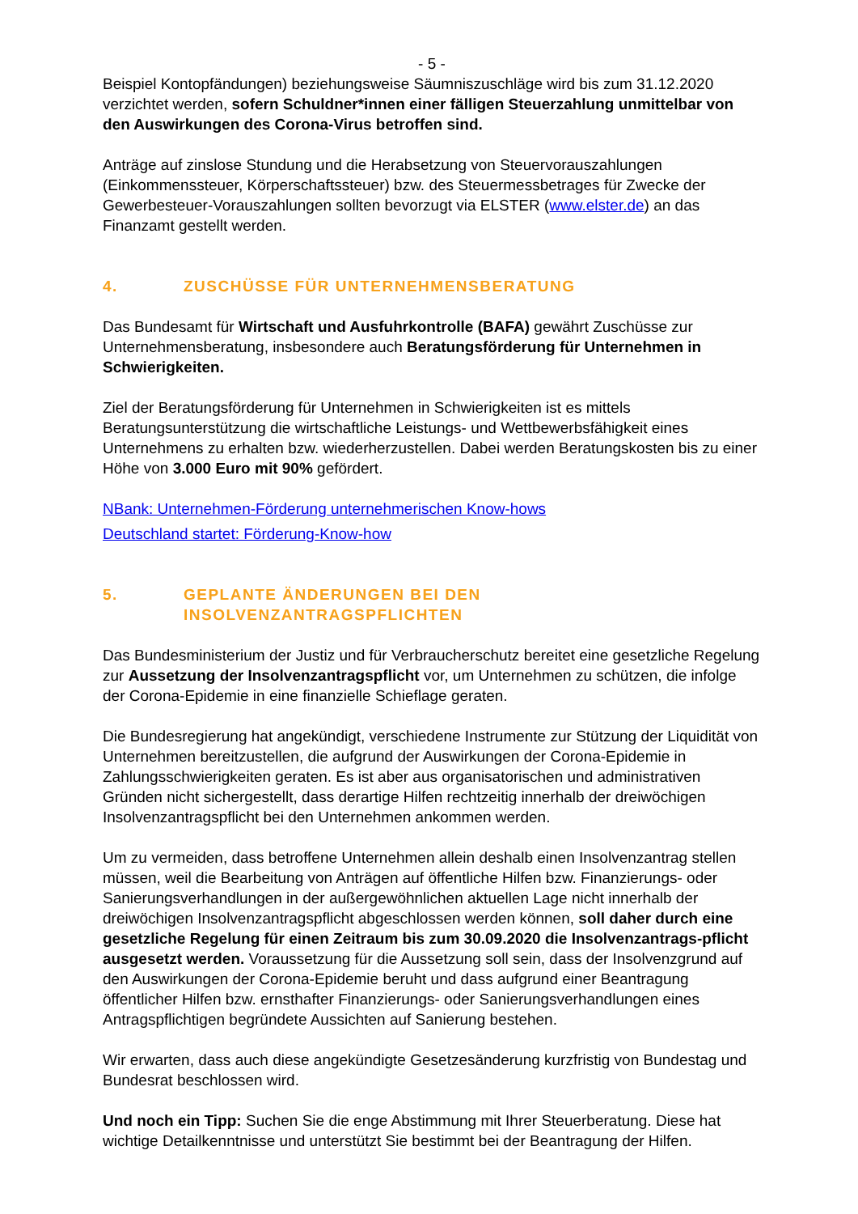- 5 -
Beispiel Kontopfändungen) beziehungsweise Säumniszuschläge wird bis zum 31.12.2020 verzichtet werden, sofern Schuldner*innen einer fälligen Steuerzahlung unmittelbar von den Auswirkungen des Corona-Virus betroffen sind.
Anträge auf zinslose Stundung und die Herabsetzung von Steuervorauszahlungen (Einkommenssteuer, Körperschaftssteuer) bzw. des Steuermessbetrages für Zwecke der Gewerbesteuer-Vorauszahlungen sollten bevorzugt via ELSTER (www.elster.de) an das Finanzamt gestellt werden.
4. ZUSCHÜSSE FÜR UNTERNEHMENSBERATUNG
Das Bundesamt für Wirtschaft und Ausfuhrkontrolle (BAFA) gewährt Zuschüsse zur Unternehmensberatung, insbesondere auch Beratungsförderung für Unternehmen in Schwierigkeiten.
Ziel der Beratungsförderung für Unternehmen in Schwierigkeiten ist es mittels Beratungsunterstützung die wirtschaftliche Leistungs- und Wettbewerbsfähigkeit eines Unternehmens zu erhalten bzw. wiederherzustellen. Dabei werden Beratungskosten bis zu einer Höhe von 3.000 Euro mit 90% gefördert.
NBank: Unternehmen-Förderung unternehmerischen Know-hows
Deutschland startet: Förderung-Know-how
5. GEPLANTE ÄNDERUNGEN BEI DEN
INSOLVENZANTRAGSPFLICHTEN
Das Bundesministerium der Justiz und für Verbraucherschutz bereitet eine gesetzliche Regelung zur Aussetzung der Insolvenzantragspflicht vor, um Unternehmen zu schützen, die infolge der Corona-Epidemie in eine finanzielle Schieflage geraten.
Die Bundesregierung hat angekündigt, verschiedene Instrumente zur Stützung der Liquidität von Unternehmen bereitzustellen, die aufgrund der Auswirkungen der Corona-Epidemie in Zahlungsschwierigkeiten geraten. Es ist aber aus organisatorischen und administrativen Gründen nicht sichergestellt, dass derartige Hilfen rechtzeitig innerhalb der dreiwöchigen Insolvenzantragspflicht bei den Unternehmen ankommen werden.
Um zu vermeiden, dass betroffene Unternehmen allein deshalb einen Insolvenzantrag stellen müssen, weil die Bearbeitung von Anträgen auf öffentliche Hilfen bzw. Finanzierungs- oder Sanierungsverhandlungen in der außergewöhnlichen aktuellen Lage nicht innerhalb der dreiwöchigen Insolvenzantragspflicht abgeschlossen werden können, soll daher durch eine gesetzliche Regelung für einen Zeitraum bis zum 30.09.2020 die Insolvenzantrags-pflicht ausgesetzt werden. Voraussetzung für die Aussetzung soll sein, dass der Insolvenzgrund auf den Auswirkungen der Corona-Epidemie beruht und dass aufgrund einer Beantragung öffentlicher Hilfen bzw. ernsthafter Finanzierungs- oder Sanierungsverhandlungen eines Antragspflichtigen begründete Aussichten auf Sanierung bestehen.
Wir erwarten, dass auch diese angekündigte Gesetzesänderung kurzfristig von Bundestag und Bundesrat beschlossen wird.
Und noch ein Tipp: Suchen Sie die enge Abstimmung mit Ihrer Steuerberatung. Diese hat wichtige Detailkenntnisse und unterstützt Sie bestimmt bei der Beantragung der Hilfen.